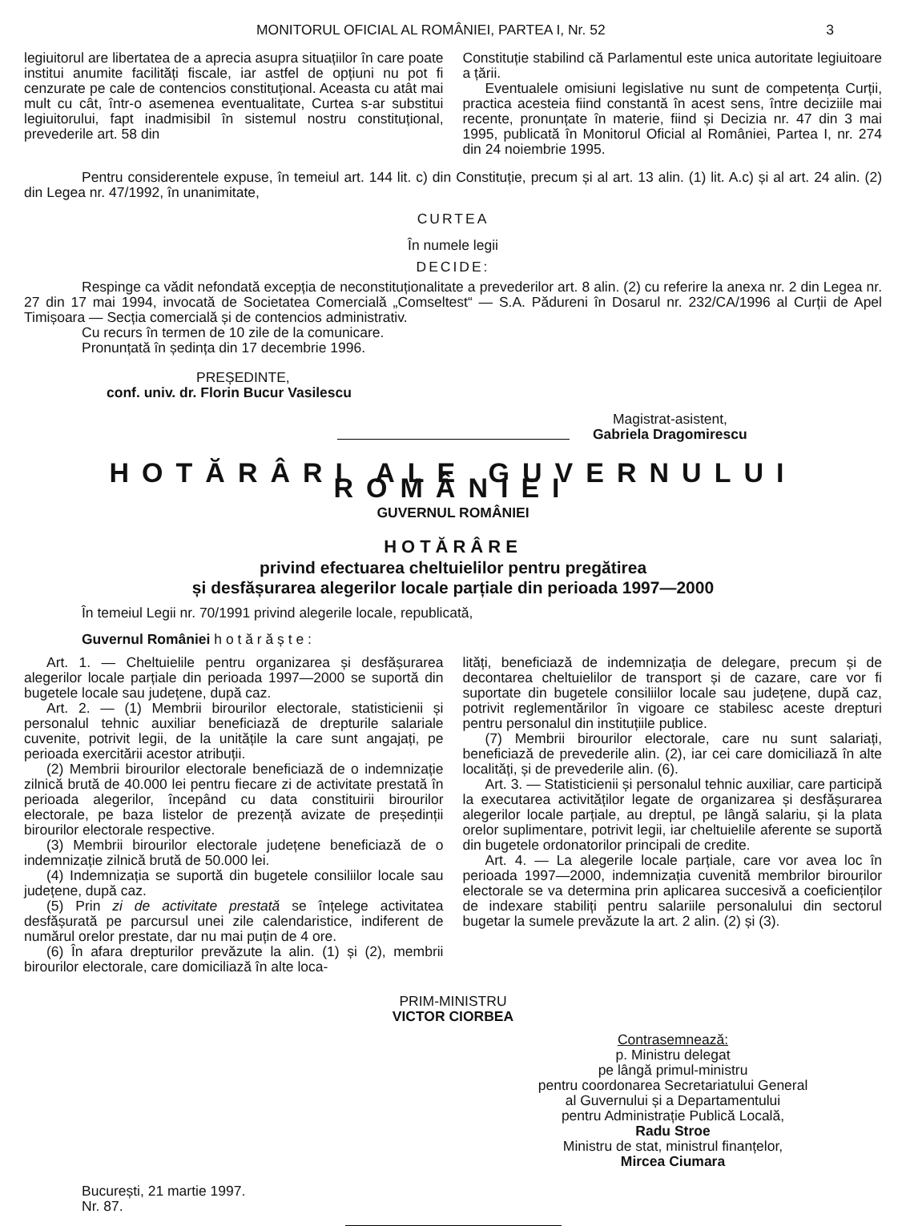MONITORUL OFICIAL AL ROMÂNIEI, PARTEA I, Nr. 52 3
legiuitorul are libertatea de a aprecia asupra situațiilor în care poate institui anumite facilități fiscale, iar astfel de opțiuni nu pot fi cenzurate pe cale de contencios constituțional. Aceasta cu atât mai mult cu cât, într-o asemenea eventualitate, Curtea s-ar substitui legiuitorului, fapt inadmisibil în sistemul nostru constituțional, prevederile art. 58 din
Constituție stabilind că Parlamentul este unica autoritate legiuitoare a țării.
Eventualele omisiuni legislative nu sunt de competența Curții, practica acesteia fiind constantă în acest sens, între deciziile mai recente, pronunțate în materie, fiind și Decizia nr. 47 din 3 mai 1995, publicată în Monitorul Oficial al României, Partea I, nr. 274 din 24 noiembrie 1995.
Pentru considerentele expuse, în temeiul art. 144 lit. c) din Constituție, precum și al art. 13 alin. (1) lit. A.c) și al art. 24 alin. (2) din Legea nr. 47/1992, în unanimitate,
CURTEA
În numele legii
DECIDE:
Respinge ca vădit nefondată excepția de neconstituționalitate a prevederilor art. 8 alin. (2) cu referire la anexa nr. 2 din Legea nr. 27 din 17 mai 1994, invocată de Societatea Comercială „Comseltest“ — S.A. Pădureni în Dosarul nr. 232/CA/1996 al Curții de Apel Timișoara — Secția comercială și de contencios administrativ.
Cu recurs în termen de 10 zile de la comunicare.
Pronunțată în ședința din 17 decembrie 1996.
PREȘEDINTE,
conf. univ. dr. Florin Bucur Vasilescu
Magistrat-asistent,
Gabriela Dragomirescu
HOTĂRÂRI ALE GUVERNULUI ROMÂNIEI
GUVERNUL ROMÂNIEI
HOTĂRÂRE
privind efectuarea cheltuielilor pentru pregătirea
și desfășurarea alegerilor locale parțiale din perioada 1997—2000
În temeiul Legii nr. 70/1991 privind alegerile locale, republicată,
Guvernul României h o t ă r ă ș t e :
Art. 1. — Cheltuielile pentru organizarea și desfășurarea alegerilor locale parțiale din perioada 1997—2000 se suportă din bugetele locale sau județene, după caz.
Art. 2. — (1) Membrii birourilor electorale, statisticienii și personalul tehnic auxiliar beneficiază de drepturile salariale cuvenite, potrivit legii, de la unitățile la care sunt angajați, pe perioada exercitării acestor atribuții.
(2) Membrii birourilor electorale beneficiază de o indemnizație zilnică brută de 40.000 lei pentru fiecare zi de activitate prestată în perioada alegerilor, începând cu data constituirii birourilor electorale, pe baza listelor de prezență avizate de președinții birourilor electorale respective.
(3) Membrii birourilor electorale județene beneficiază de o indemnizație zilnică brută de 50.000 lei.
(4) Indemnizația se suportă din bugetele consiliilor locale sau județene, după caz.
(5) Prin zi de activitate prestată se înțelege activitatea desfășurată pe parcursul unei zile calendaristice, indiferent de numărul orelor prestate, dar nu mai puțin de 4 ore.
(6) În afara drepturilor prevăzute la alin. (1) și (2), membrii birourilor electorale, care domiciliază în alte loca-
lități, beneficiază de indemnizația de delegare, precum și de decontarea cheltuielilor de transport și de cazare, care vor fi suportate din bugetele consiliilor locale sau județene, după caz, potrivit reglementărilor în vigoare ce stabilesc aceste drepturi pentru personalul din instituțiile publice.
(7) Membrii birourilor electorale, care nu sunt salariați, beneficiază de prevederile alin. (2), iar cei care domiciliază în alte localități, și de prevederile alin. (6).
Art. 3. — Statisticienii și personalul tehnic auxiliar, care participă la executarea activităților legate de organizarea și desfășurarea alegerilor locale parțiale, au dreptul, pe lângă salariu, și la plata orelor suplimentare, potrivit legii, iar cheltuielile aferente se suportă din bugetele ordonatorilor principali de credite.
Art. 4. — La alegerile locale parțiale, care vor avea loc în perioada 1997—2000, indemnizația cuvenită membrilor birourilor electorale se va determina prin aplicarea succesivă a coeficienților de indexare stabiliți pentru salariile personalului din sectorul bugetar la sumele prevăzute la art. 2 alin. (2) și (3).
PRIM-MINISTRU
VICTOR CIORBEA
Contrasemnează:
p. Ministru delegat
pe lângă primul-ministru
pentru coordonarea Secretariatului General
al Guvernului și a Departamentului
pentru Administrație Publică Locală,
Radu Stroe
Ministru de stat, ministrul finanțelor,
Mircea Ciumara
București, 21 martie 1997.
Nr. 87.